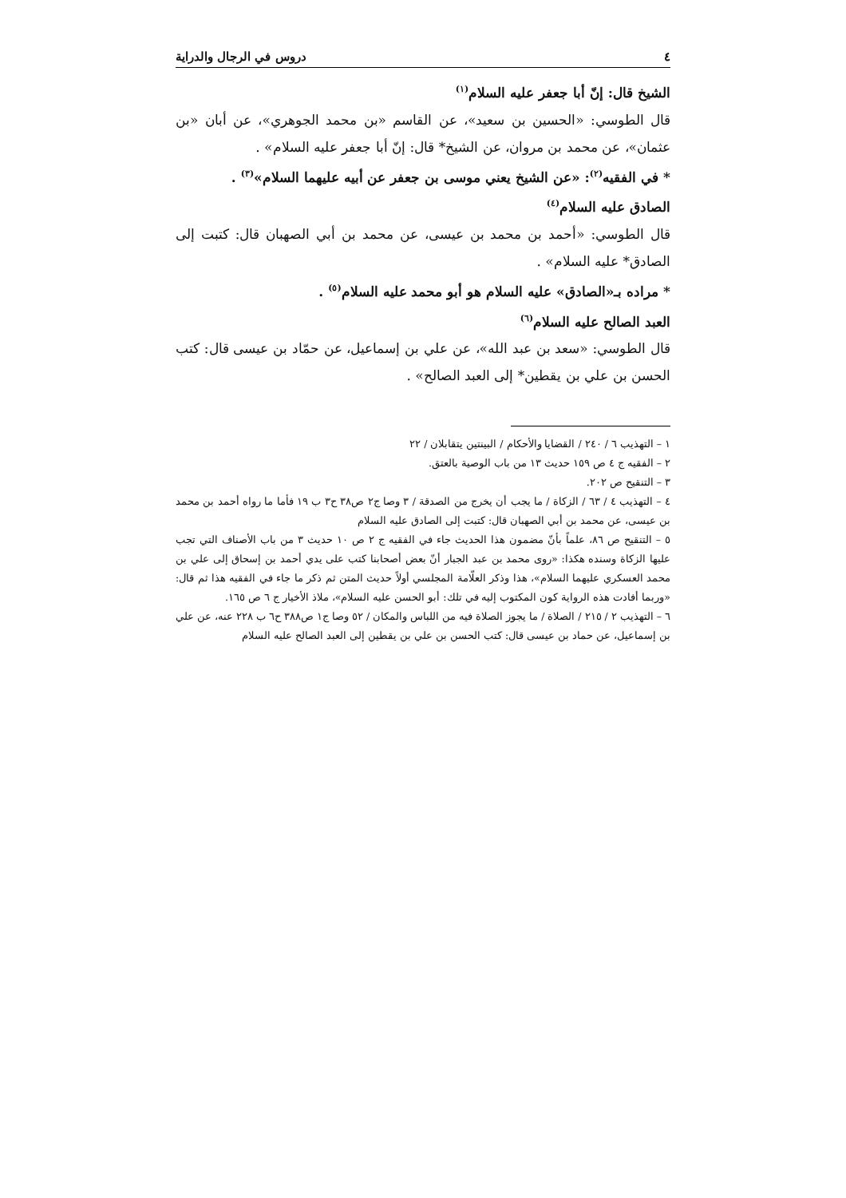٤ دروس في الرجال والدراية
الشيخ قال: إنّ أبا جعفر عليه السلام<sup>(١)</sup>
قال الطوسي: «الحسين بن سعيد»، عن القاسم «بن محمد الجوهري»، عن أبان «بن عثمان»، عن محمد بن مروان، عن الشيخ* قال: إنّ أبا جعفر عليه السلام» .
* في الفقيه<sup>(٢)</sup>: «عن الشيخ يعني موسى بن جعفر عن أبيه عليهما السلام»<sup>(٣)</sup> .
الصادق عليه السلام<sup>(٤)</sup>
قال الطوسي: «أحمد بن محمد بن عيسى، عن محمد بن أبي الصهبان قال: كتبت إلى الصادق* عليه السلام» .
* مراده بـ«الصادق» عليه السلام هو أبو محمد عليه السلام<sup>(٥)</sup> .
العبد الصالح عليه السلام<sup>(٦)</sup>
قال الطوسي: «سعد بن عبد الله»، عن علي بن إسماعيل، عن حمّاد بن عيسى قال: كتب الحسن بن علي بن يقطين* إلى العبد الصالح» .
١ – التهذيب ٦ / ٢٤٠ / القضايا والأحكام / البينتين يتقابلان / ٢٢
٢ – الفقيه ج ٤ ص ١٥٩ حديث ١٣ من باب الوصية بالعتق.
٣ – التنقيح ص ٢٠٢.
٤ – التهذيب ٤ / ٦٣ / الزكاة / ما يجب أن يخرج من الصدقة / ٣ وصا ج٢ ص٣٨ ح٣ ب ١٩ فأما ما رواه أحمد بن محمد بن عيسى، عن محمد بن أبي الصهبان قال: كتبت إلى الصادق عليه السلام
٥ – التنقيح ص ٨٦، علماً بأنّ مضمون هذا الحديث جاء في الفقيه ج ٢ ص ١٠ حديث ٣ من باب الأصناف التي تجب عليها الزكاة وسنده هكذا: «روى محمد بن عبد الجبار أنّ بعض أصحابنا كتب على يدي أحمد بن إسحاق إلى علي بن محمد العسكري عليهما السلام»، هذا وذكر العلّامة المجلسي أولاً حديث المتن ثم ذكر ما جاء في الفقيه هذا ثم قال: «وربما أفادت هذه الرواية كون المكتوب إليه في تلك: أبو الحسن عليه السلام»، ملاذ الأخيار ج ٦ ص ١٦٥.
٦ – التهذيب ٢ / ٢١٥ / الصلاة / ما يجوز الصلاة فيه من اللباس والمكان / ٥٢ وصا ج١ ص٣٨٨ ح٦ ب ٢٢٨ عنه، عن علي بن إسماعيل، عن حماد بن عيسى قال: كتب الحسن بن علي بن يقطين إلى العبد الصالح عليه السلام